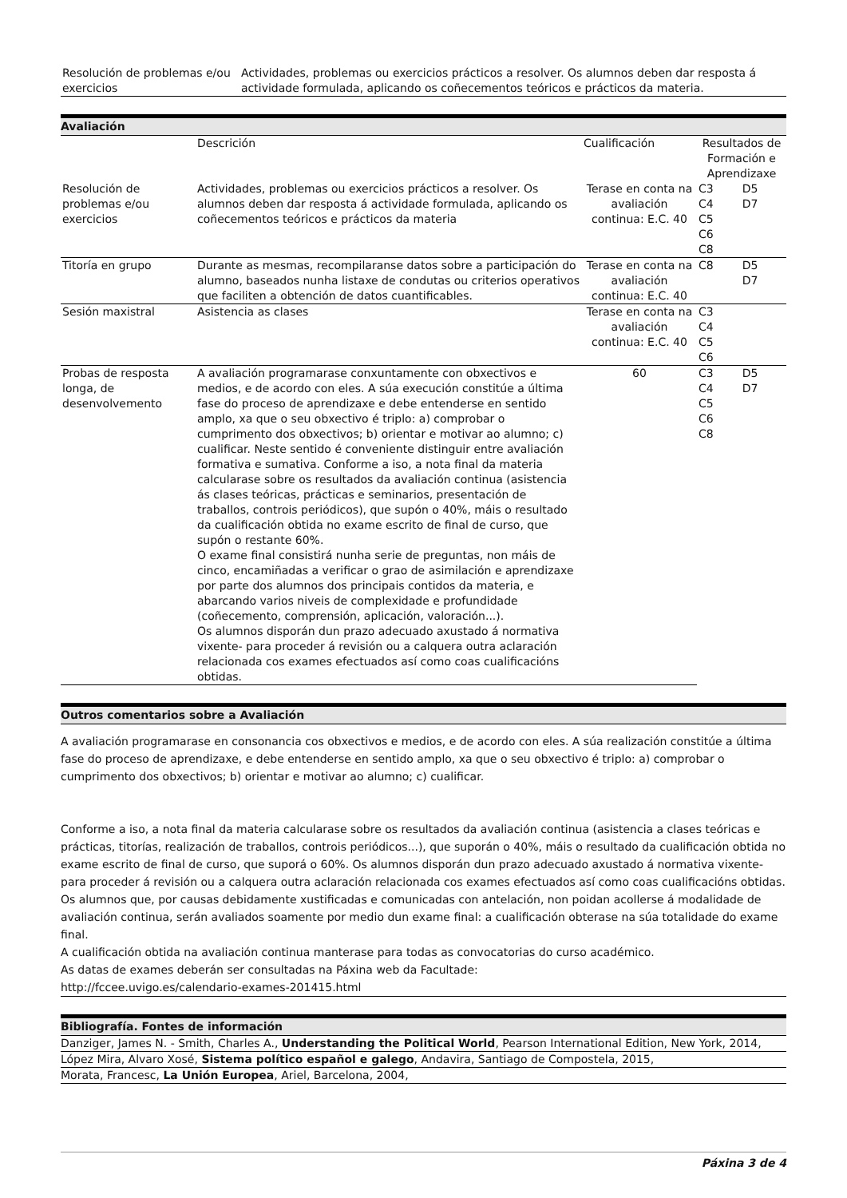| Resolución de problemas e/ou exercicios | Actividades, problemas ou exercicios prácticos a resolver. Os alumnos deben dar resposta á actividade formulada, aplicando os coñecementos teóricos e prácticos da materia. |
Avaliación
| | Descrición | Cualificación | Resultados de Formación e Aprendizaxe | |
| --- | --- | --- | --- | --- |
| Resolución de problemas e/ou exercicios | Actividades, problemas ou exercicios prácticos a resolver. Os alumnos deben dar resposta á actividade formulada, aplicando os coñecementos teóricos e prácticos da materia | Terase en conta na avaliación continua: E.C. 40 | C3 C4 C5 C6 C8 | D5 D7 |
| Titoría en grupo | Durante as mesmas, recompilaranse datos sobre a participación do alumno, baseados nunha listaxe de condutas ou criterios operativos que faciliten a obtención de datos cuantificables. | Terase en conta na avaliación continua: E.C. 40 | C8 | D5 D7 |
| Sesión maxistral | Asistencia as clases | Terase en conta na avaliación continua: E.C. 40 | C3 C4 C5 C6 | |
| Probas de resposta longa, de desenvolvemento | A avaliación programarase conxuntamente con obxectivos e medios, e de acordo con eles. A súa execución constitúe a última fase do proceso de aprendizaxe e debe entenderse en sentido amplo, xa que o seu obxectivo é triplo: a) comprobar o cumprimento dos obxectivos; b) orientar e motivar ao alumno; c) cualificar. Neste sentido é conveniente distinguir entre avaliación formativa e sumativa. Conforme a iso, a nota final da materia calcularase sobre os resultados da avaliación continua (asistencia ás clases teóricas, prácticas e seminarios, presentación de traballos, controis periódicos), que supón o 40%, máis o resultado da cualificación obtida no exame escrito de final de curso, que supón o restante 60%. O exame final consistirá nunha serie de preguntas, non máis de cinco, encamiñadas a verificar o grao de asimilación e aprendizaxe por parte dos alumnos dos principais contidos da materia, e abarcando varios niveis de complexidade e profundidade (coñecemento, comprensión, aplicación, valoración...). Os alumnos disporán dun prazo adecuado axustado á normativa vixente- para proceder á revisión ou a calquera outra aclaración relacionada cos exames efectuados así como coas cualificacións obtidas. | 60 | C3 C4 C5 C6 C8 | D5 D7 |
Outros comentarios sobre a Avaliación
A avaliación programarase en consonancia cos obxectivos e medios, e de acordo con eles. A súa realización constitúe a última fase do proceso de aprendizaxe, e debe entenderse en sentido amplo, xa que o seu obxectivo é triplo: a) comprobar o cumprimento dos obxectivos; b) orientar e motivar ao alumno; c) cualificar.
Conforme a iso, a nota final da materia calcularase sobre os resultados da avaliación continua (asistencia a clases teóricas e prácticas, titorías, realización de traballos, controis periódicos...), que suporán o 40%, máis o resultado da cualificación obtida no exame escrito de final de curso, que suporá o 60%. Os alumnos disporán dun prazo adecuado axustado á normativa vixente- para proceder á revisión ou a calquera outra aclaración relacionada cos exames efectuados así como coas cualificacións obtidas.
Os alumnos que, por causas debidamente xustificadas e comunicadas con antelación, non poidan acollerse á modalidade de avaliación continua, serán avaliados soamente por medio dun exame final: a cualificación obterase na súa totalidade do exame final.
A cualificación obtida na avaliación continua manterase para todas as convocatorias do curso académico.
As datas de exames deberán ser consultadas na Páxina web da Facultade:
http://fccee.uvigo.es/calendario-exames-201415.html
Bibliografía. Fontes de información
Danziger, James N. - Smith, Charles A., Understanding the Political World, Pearson International Edition, New York, 2014,
López Mira, Alvaro Xosé, Sistema político español e galego, Andavira, Santiago de Compostela, 2015,
Morata, Francesc, La Unión Europea, Ariel, Barcelona, 2004,
Páxina 3 de 4